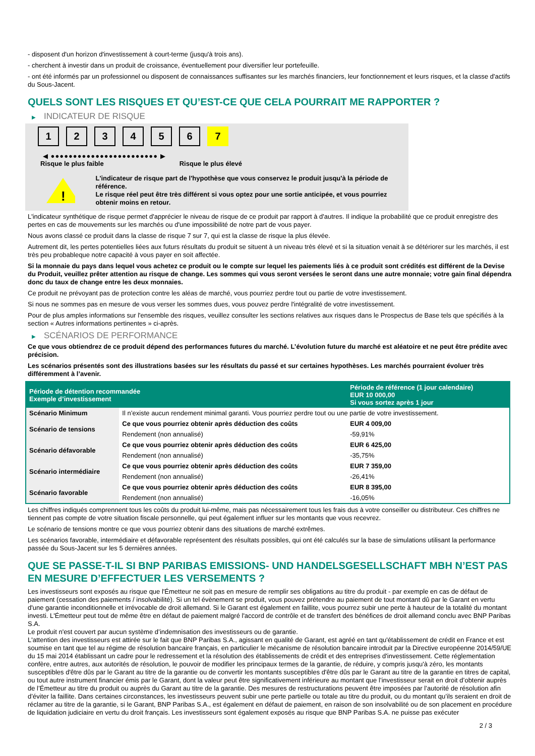- disposent d'un horizon d'investissement à court-terme (jusqu'à trois ans).
- cherchent à investir dans un produit de croissance, éventuellement pour diversifier leur portefeuille.
- ont été informés par un professionnel ou disposent de connaissances suffisantes sur les marchés financiers, leur fonctionnement et leurs risques, et la classe d'actifs du Sous-Jacent.
QUELS SONT LES RISQUES ET QU’EST-CE QUE CELA POURRAIT ME RAPPORTER ?
▶ INDICATEUR DE RISQUE
1 2 3 4 5 6 7
◀ ●●●●●●●●●●●●●●●●●●●●●●●● ▶
Risque le plus faible Risque le plus élevé
!
L'indicateur de risque part de l'hypothèse que vous conservez le produit jusqu'à la période de référence.
Le risque réel peut être très différent si vous optez pour une sortie anticipée, et vous pourriez obtenir moins en retour.
L'indicateur synthétique de risque permet d'apprécier le niveau de risque de ce produit par rapport à d'autres. Il indique la probabilité que ce produit enregistre des pertes en cas de mouvements sur les marchés ou d'une impossibilité de notre part de vous payer.
Nous avons classé ce produit dans la classe de risque 7 sur 7, qui est la classe de risque la plus élevée.
Autrement dit, les pertes potentielles liées aux futurs résultats du produit se situent à un niveau très élevé et si la situation venait à se détériorer sur les marchés, il est très peu probableque notre capacité à vous payer en soit affectée.
Si la monnaie du pays dans lequel vous achetez ce produit ou le compte sur lequel les paiements liés à ce produit sont crédités est différent de la Devise du Produit, veuillez prêter attention au risque de change. Les sommes qui vous seront versées le seront dans une autre monnaie; votre gain final dépendra donc du taux de change entre les deux monnaies.
Ce produit ne prévoyant pas de protection contre les aléas de marché, vous pourriez perdre tout ou partie de votre investissement.
Si nous ne sommes pas en mesure de vous verser les sommes dues, vous pouvez perdre l'intégralité de votre investissement.
Pour de plus amples informations sur l'ensemble des risques, veuillez consulter les sections relatives aux risques dans le Prospectus de Base tels que spécifiés à la section « Autres informations pertinentes » ci-après.
▶ SCÉNARIOS DE PERFORMANCE
Ce que vous obtiendrez de ce produit dépend des performances futures du marché. L’évolution future du marché est aléatoire et ne peut être prédite avec précision.
Les scénarios présentés sont des illustrations basées sur les résultats du passé et sur certaines hypothèses. Les marchés pourraient évoluer très différemment à l’avenir.
| Période de détention recommandée Exemple d’investissement | | Période de référence (1 jour calendaire) EUR 10 000,00 Si vous sortez après 1 jour |
| --- | --- | --- |
| Scénario Minimum | Il n’existe aucun rendement minimal garanti. Vous pourriez perdre tout ou une partie de votre investissement. | |
| Scénario de tensions | Ce que vous pourriez obtenir après déduction des coûts | EUR 4 009,00 |
| | Rendement (non annualisé) | -59,91% |
| Scénario défavorable | Ce que vous pourriez obtenir après déduction des coûts | EUR 6 425,00 |
| | Rendement (non annualisé) | -35,75% |
| Scénario intermédiaire | Ce que vous pourriez obtenir après déduction des coûts | EUR 7 359,00 |
| | Rendement (non annualisé) | -26,41% |
| Scénario favorable | Ce que vous pourriez obtenir après déduction des coûts | EUR 8 395,00 |
| | Rendement (non annualisé) | -16,05% |
Les chiffres indiqués comprennent tous les coûts du produit lui-même, mais pas nécessairement tous les frais dus à votre conseiller ou distributeur. Ces chiffres ne tiennent pas compte de votre situation fiscale personnelle, qui peut également influer sur les montants que vous recevrez.
Le scénario de tensions montre ce que vous pourriez obtenir dans des situations de marché extrêmes.
Les scénarios favorable, intermédiaire et défavorable représentent des résultats possibles, qui ont été calculés sur la base de simulations utilisant la performance passée du Sous-Jacent sur les 5 dernières années.
QUE SE PASSE-T-IL SI BNP PARIBAS EMISSIONS- UND HANDELSGESELLSCHAFT MBH N’EST PAS EN MESURE D’EFFECTUER LES VERSEMENTS ?
Les investisseurs sont exposés au risque que l'Émetteur ne soit pas en mesure de remplir ses obligations au titre du produit - par exemple en cas de défaut de paiement (cessation des paiements / insolvabilité). Si un tel évènement se produit, vous pouvez prétendre au paiement de tout montant dû par le Garant en vertu d'une garantie inconditionnelle et irrévocable de droit allemand. Si le Garant est également en faillite, vous pourrez subir une perte à hauteur de la totalité du montant investi. L'Émetteur peut tout de même être en défaut de paiement malgré l'accord de contrôle et de transfert des bénéfices de droit allemand conclu avec BNP Paribas S.A.
Le produit n'est couvert par aucun système d’indemnisation des investisseurs ou de garantie.
L'attention des investisseurs est attirée sur le fait que BNP Paribas S.A., agissant en qualité de Garant, est agréé en tant qu'établissement de crédit en France et est soumise en tant que tel au régime de résolution bancaire français, en particulier le mécanisme de résolution bancaire introduit par la Directive européenne 2014/59/UE du 15 mai 2014 établissant un cadre pour le redressement et la résolution des établissements de crédit et des entreprises d'investissement. Cette réglementation confère, entre autres, aux autorités de résolution, le pouvoir de modifier les principaux termes de la garantie, de réduire, y compris jusqu'à zéro, les montants susceptibles d'être dûs par le Garant au titre de la garantie ou de convertir les montants susceptibles d'être dûs par le Garant au titre de la garantie en titres de capital, ou tout autre instrument financier émis par le Garant, dont la valeur peut être significativement inférieure au montant que l’investisseur serait en droit d’obtenir auprès de l’Émetteur au titre du produit ou auprès du Garant au titre de la garantie. Des mesures de restructurations peuvent être imposées par l’autorité de résolution afin d’éviter la faillite. Dans certaines circonstances, les investisseurs peuvent subir une perte partielle ou totale au titre du produit, ou du montant qu’ils seraient en droit de réclamer au titre de la garantie, si le Garant, BNP Paribas S.A., est également en défaut de paiement, en raison de son insolvabilité ou de son placement en procédure de liquidation judiciaire en vertu du droit français. Les investisseurs sont également exposés au risque que BNP Paribas S.A. ne puisse pas exécuter
2 / 3